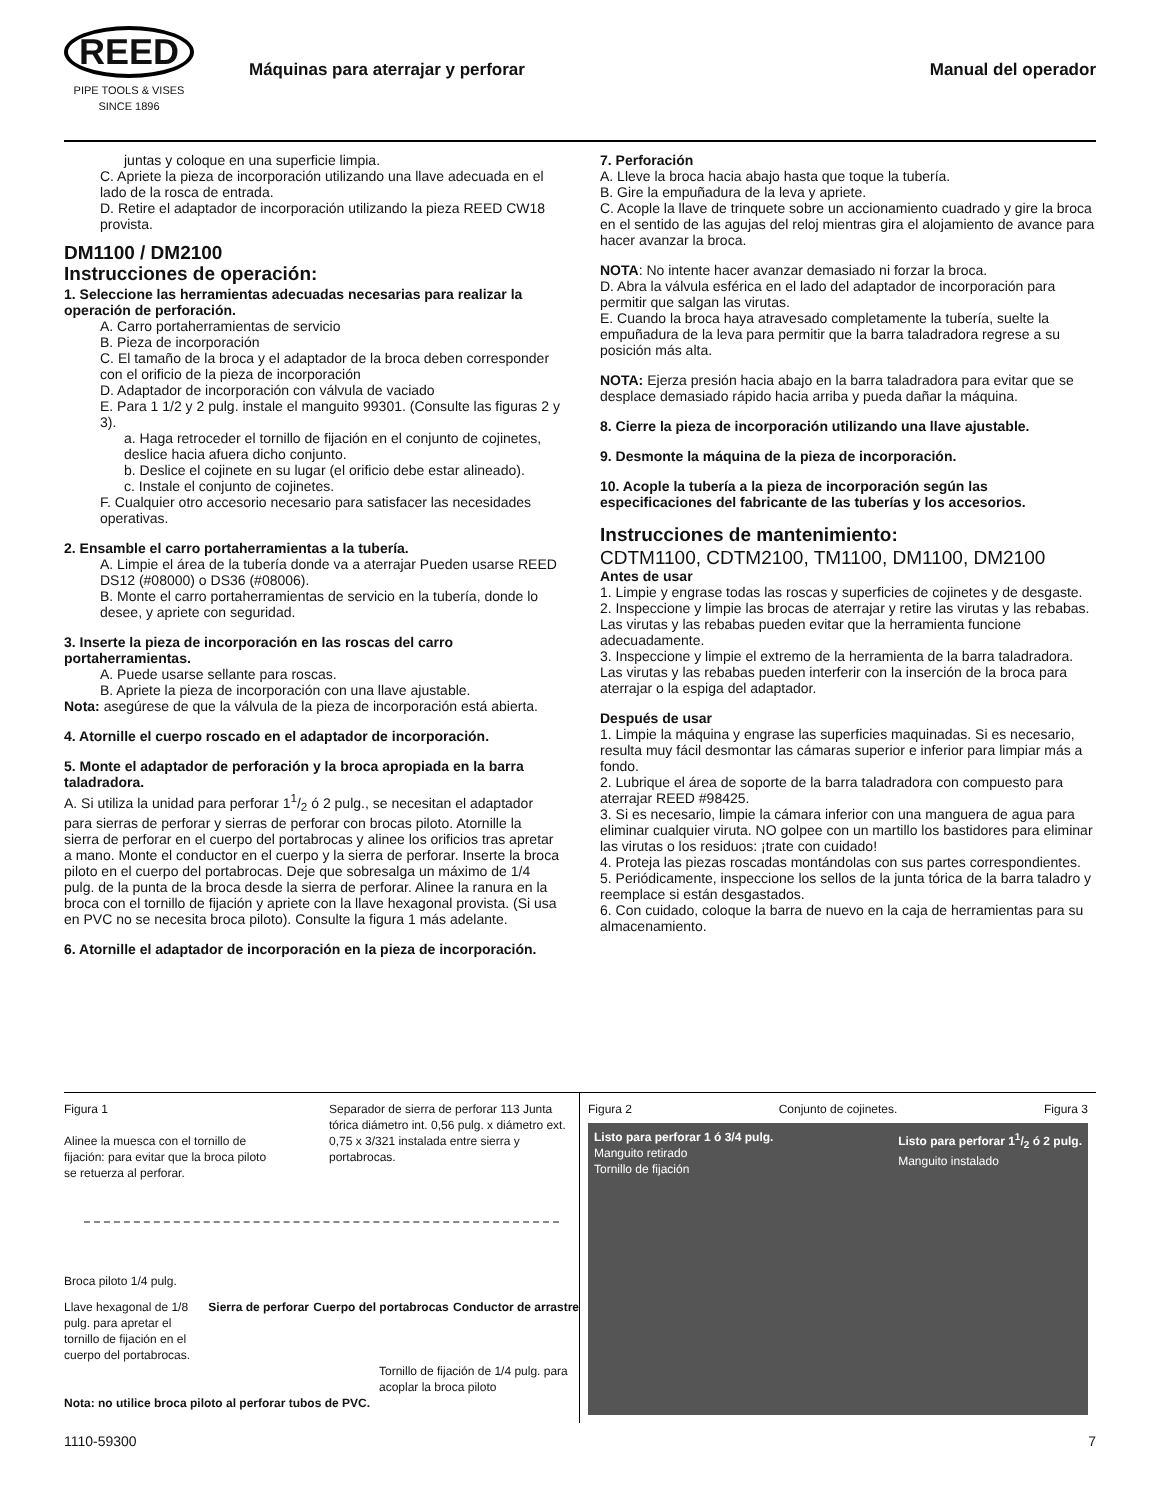REED
PIPE TOOLS & VISES
SINCE 1896
Máquinas para aterrajar y perforar
Manual del operador
juntas y coloque en una superficie limpia.
C. Apriete la pieza de incorporación utilizando una llave adecuada en el lado de la rosca de entrada.
D. Retire el adaptador de incorporación utilizando la pieza REED CW18 provista.
DM1100 / DM2100
Instrucciones de operación:
1. Seleccione las herramientas adecuadas necesarias para realizar la operación de perforación.
A. Carro portaherramientas de servicio
B. Pieza de incorporación
C. El tamaño de la broca y el adaptador de la broca deben corresponder con el orificio de la pieza de incorporación
D. Adaptador de incorporación con válvula de vaciado
E. Para 1 1/2 y 2 pulg. instale el manguito 99301. (Consulte las figuras 2 y 3).
a. Haga retroceder el tornillo de fijación en el conjunto de cojinetes, deslice hacia afuera dicho conjunto.
b. Deslice el cojinete en su lugar (el orificio debe estar alineado).
c. Instale el conjunto de cojinetes.
F. Cualquier otro accesorio necesario para satisfacer las necesidades operativas.
2. Ensamble el carro portaherramientas a la tubería.
A. Limpie el área de la tubería donde va a aterrajar Pueden usarse REED DS12 (#08000) o DS36 (#08006).
B. Monte el carro portaherramientas de servicio en la tubería, donde lo desee, y apriete con seguridad.
3. Inserte la pieza de incorporación en las roscas del carro portaherramientas.
A. Puede usarse sellante para roscas.
B. Apriete la pieza de incorporación con una llave ajustable.
Nota: asegúrese de que la válvula de la pieza de incorporación está abierta.
4. Atornille el cuerpo roscado en el adaptador de incorporación.
5. Monte el adaptador de perforación y la broca apropiada en la barra taladradora.
A. Si utiliza la unidad para perforar 11/2 ó 2 pulg., se necesitan el adaptador para sierras de perforar y sierras de perforar con brocas piloto. Atornille la sierra de perforar en el cuerpo del portabrocas y alinee los orificios tras apretar a mano. Monte el conductor en el cuerpo y la sierra de perforar. Inserte la broca piloto en el cuerpo del portabrocas. Deje que sobresalga un máximo de 1/4 pulg. de la punta de la broca desde la sierra de perforar. Alinee la ranura en la broca con el tornillo de fijación y apriete con la llave hexagonal provista. (Si usa en PVC no se necesita broca piloto). Consulte la figura 1 más adelante.
6. Atornille el adaptador de incorporación en la pieza de incorporación.
7. Perforación
A. Lleve la broca hacia abajo hasta que toque la tubería.
B. Gire la empuñadura de la leva y apriete.
C. Acople la llave de trinquete sobre un accionamiento cuadrado y gire la broca en el sentido de las agujas del reloj mientras gira el alojamiento de avance para hacer avanzar la broca.
NOTA: No intente hacer avanzar demasiado ni forzar la broca.
D. Abra la válvula esférica en el lado del adaptador de incorporación para permitir que salgan las virutas.
E. Cuando la broca haya atravesado completamente la tubería, suelte la empuñadura de la leva para permitir que la barra taladradora regrese a su posición más alta.
NOTA: Ejerza presión hacia abajo en la barra taladradora para evitar que se desplace demasiado rápido hacia arriba y pueda dañar la máquina.
8. Cierre la pieza de incorporación utilizando una llave ajustable.
9. Desmonte la máquina de la pieza de incorporación.
10. Acople la tubería a la pieza de incorporación según las especificaciones del fabricante de las tuberías y los accesorios.
Instrucciones de mantenimiento:
CDTM1100, CDTM2100, TM1100, DM1100, DM2100
Antes de usar
1. Limpie y engrase todas las roscas y superficies de cojinetes y de desgaste.
2. Inspeccione y limpie las brocas de aterrajar y retire las virutas y las rebabas. Las virutas y las rebabas pueden evitar que la herramienta funcione adecuadamente.
3. Inspeccione y limpie el extremo de la herramienta de la barra taladradora. Las virutas y las rebabas pueden interferir con la inserción de la broca para aterrajar o la espiga del adaptador.
Después de usar
1. Limpie la máquina y engrase las superficies maquinadas. Si es necesario, resulta muy fácil desmontar las cámaras superior e inferior para limpiar más a fondo.
2. Lubrique el área de soporte de la barra taladradora con compuesto para aterrajar REED #98425.
3. Si es necesario, limpie la cámara inferior con una manguera de agua para eliminar cualquier viruta. NO golpee con un martillo los bastidores para eliminar las virutas o los residuos: ¡trate con cuidado!
4. Proteja las piezas roscadas montándolas con sus partes correspondientes.
5. Periódicamente, inspeccione los sellos de la junta tórica de la barra taladro y reemplace si están desgastados.
6. Con cuidado, coloque la barra de nuevo en la caja de herramientas para su almacenamiento.
Figura 1
Alinee la muesca con el tornillo de fijación: para evitar que la broca piloto se retuerza al perforar.
Separador de sierra de perforar 113 Junta tórica diámetro int. 0,56 pulg. x diámetro ext. 0,75 x 3/321 instalada entre sierra y portabrocas.
Broca piloto 1/4 pulg.
Llave hexagonal de 1/8 pulg. para apretar el tornillo de fijación en el cuerpo del portabrocas.
Sierra de perforar Cuerpo del portabrocas Conductor de arrastre
Tornillo de fijación de 1/4 pulg. para acoplar la broca piloto
Nota: no utilice broca piloto al perforar tubos de PVC.
Figura 2 Conjunto de cojinetes. Figura 3
Listo para perforar 1 ó 3/4 pulg.
Manguito retirado
Tornillo de fijación
Listo para perforar 11/2 ó 2 pulg.
Manguito instalado
1110-59300 7